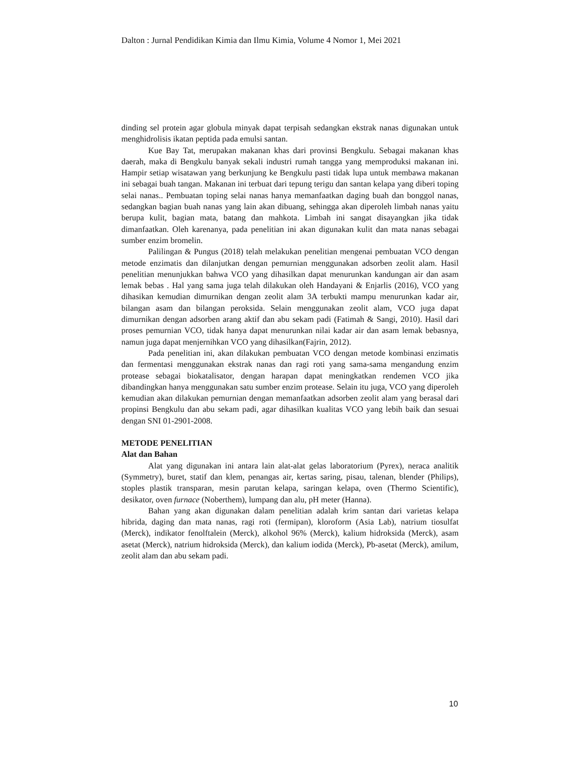Dalton : Jurnal Pendidikan Kimia dan Ilmu Kimia, Volume 4 Nomor 1, Mei 2021
dinding sel protein agar globula minyak dapat terpisah sedangkan ekstrak nanas digunakan untuk menghidrolisis ikatan peptida pada emulsi santan.
Kue Bay Tat, merupakan makanan khas dari provinsi Bengkulu. Sebagai makanan khas daerah, maka di Bengkulu banyak sekali industri rumah tangga yang memproduksi makanan ini. Hampir setiap wisatawan yang berkunjung ke Bengkulu pasti tidak lupa untuk membawa makanan ini sebagai buah tangan. Makanan ini terbuat dari tepung terigu dan santan kelapa yang diberi toping selai nanas.. Pembuatan toping selai nanas hanya memanfaatkan daging buah dan bonggol nanas, sedangkan bagian buah nanas yang lain akan dibuang, sehingga akan diperoleh limbah nanas yaitu berupa kulit, bagian mata, batang dan mahkota. Limbah ini sangat disayangkan jika tidak dimanfaatkan. Oleh karenanya, pada penelitian ini akan digunakan kulit dan mata nanas sebagai sumber enzim bromelin.
Palilingan & Pungus (2018) telah melakukan penelitian mengenai pembuatan VCO dengan metode enzimatis dan dilanjutkan dengan pemurnian menggunakan adsorben zeolit alam. Hasil penelitian menunjukkan bahwa VCO yang dihasilkan dapat menurunkan kandungan air dan asam lemak bebas . Hal yang sama juga telah dilakukan oleh Handayani & Enjarlis (2016), VCO yang dihasikan kemudian dimurnikan dengan zeolit alam 3A terbukti mampu menurunkan kadar air, bilangan asam dan bilangan peroksida. Selain menggunakan zeolit alam, VCO juga dapat dimurnikan dengan adsorben arang aktif dan abu sekam padi (Fatimah & Sangi, 2010). Hasil dari proses pemurnian VCO, tidak hanya dapat menurunkan nilai kadar air dan asam lemak bebasnya, namun juga dapat menjernihkan VCO yang dihasilkan(Fajrin, 2012).
Pada penelitian ini, akan dilakukan pembuatan VCO dengan metode kombinasi enzimatis dan fermentasi menggunakan ekstrak nanas dan ragi roti yang sama-sama mengandung enzim protease sebagai biokatalisator, dengan harapan dapat meningkatkan rendemen VCO jika dibandingkan hanya menggunakan satu sumber enzim protease. Selain itu juga, VCO yang diperoleh kemudian akan dilakukan pemurnian dengan memanfaatkan adsorben zeolit alam yang berasal dari propinsi Bengkulu dan abu sekam padi, agar dihasilkan kualitas VCO yang lebih baik dan sesuai dengan SNI 01-2901-2008.
METODE PENELITIAN
Alat dan Bahan
Alat yang digunakan ini antara lain alat-alat gelas laboratorium (Pyrex), neraca analitik (Symmetry), buret, statif dan klem, penangas air, kertas saring, pisau, talenan, blender (Philips), stoples plastik transparan, mesin parutan kelapa, saringan kelapa, oven (Thermo Scientific), desikator, oven furnace (Noberthem), lumpang dan alu, pH meter (Hanna).
Bahan yang akan digunakan dalam penelitian adalah krim santan dari varietas kelapa hibrida, daging dan mata nanas, ragi roti (fermipan), kloroform (Asia Lab), natrium tiosulfat (Merck), indikator fenolftalein (Merck), alkohol 96% (Merck), kalium hidroksida (Merck), asam asetat (Merck), natrium hidroksida (Merck), dan kalium iodida (Merck), Pb-asetat (Merck), amilum, zeolit alam dan abu sekam padi.
10